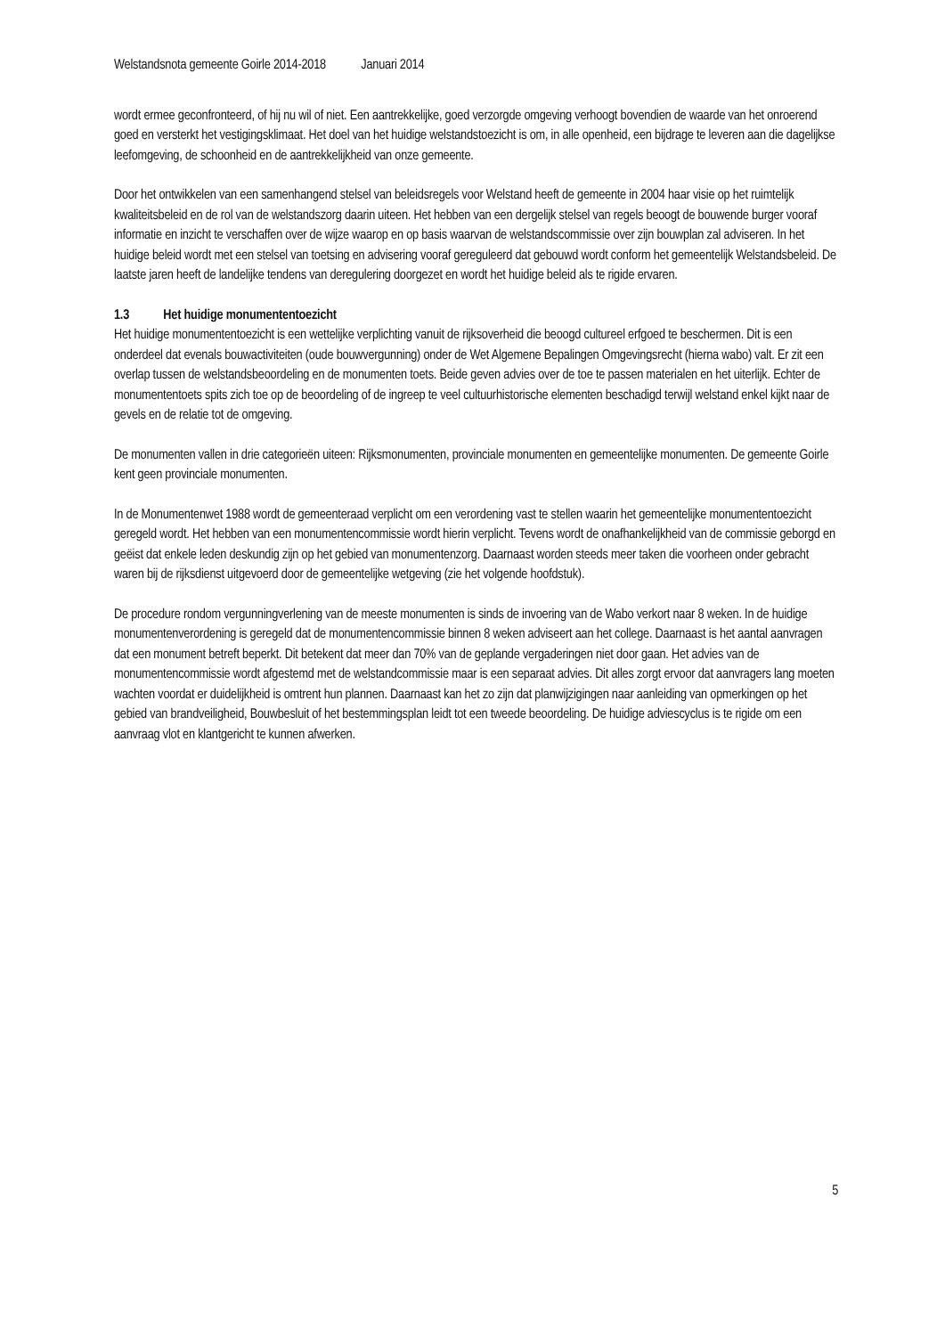Welstandsnota gemeente Goirle 2014-2018 Januari 2014
wordt ermee geconfronteerd, of hij nu wil of niet. Een aantrekkelijke, goed verzorgde omgeving verhoogt bovendien de waarde van het onroerend goed en versterkt het vestigingsklimaat. Het doel van het huidige welstandstoezicht is om, in alle openheid, een bijdrage te leveren aan die dagelijkse leefomgeving, de schoonheid en de aantrekkelijkheid van onze gemeente.
Door het ontwikkelen van een samenhangend stelsel van beleidsregels voor Welstand heeft de gemeente in 2004 haar visie op het ruimtelijk kwaliteitsbeleid en de rol van de welstandszorg daarin uiteen. Het hebben van een dergelijk stelsel van regels beoogt de bouwende burger vooraf informatie en inzicht te verschaffen over de wijze waarop en op basis waarvan de welstandscommissie over zijn bouwplan zal adviseren. In het huidige beleid wordt met een stelsel van toetsing en advisering vooraf gereguleerd dat gebouwd wordt conform het gemeentelijk Welstandsbeleid. De laatste jaren heeft de landelijke tendens van deregulering doorgezet en wordt het huidige beleid als te rigide ervaren.
1.3 Het huidige monumententoezicht
Het huidige monumententoezicht is een wettelijke verplichting vanuit de rijksoverheid die beoogd cultureel erfgoed te beschermen. Dit is een onderdeel dat evenals bouwactiviteiten (oude bouwvergunning) onder de Wet Algemene Bepalingen Omgevingsrecht (hierna wabo) valt. Er zit een overlap tussen de welstandsbeoordeling en de monumenten toets. Beide geven advies over de toe te passen materialen en het uiterlijk. Echter de monumententoets spits zich toe op de beoordeling of de ingreep te veel cultuurhistorische elementen beschadigd terwijl welstand enkel kijkt naar de gevels en de relatie tot de omgeving.
De monumenten vallen in drie categorieën uiteen: Rijksmonumenten, provinciale monumenten en gemeentelijke monumenten. De gemeente Goirle kent geen provinciale monumenten.
In de Monumentenwet 1988 wordt de gemeenteraad verplicht om een verordening vast te stellen waarin het gemeentelijke monumententoezicht geregeld wordt. Het hebben van een monumentencommissie wordt hierin verplicht. Tevens wordt de onafhankelijkheid van de commissie geborgd en geëist dat enkele leden deskundig zijn op het gebied van monumentenzorg. Daarnaast worden steeds meer taken die voorheen onder gebracht waren bij de rijksdienst uitgevoerd door de gemeentelijke wetgeving (zie het volgende hoofdstuk).
De procedure rondom vergunningverlening van de meeste monumenten is sinds de invoering van de Wabo verkort naar 8 weken. In de huidige monumentenverordening is geregeld dat de monumentencommissie binnen 8 weken adviseert aan het college. Daarnaast is het aantal aanvragen dat een monument betreft beperkt. Dit betekent dat meer dan 70% van de geplande vergaderingen niet door gaan. Het advies van de monumentencommissie wordt afgestemd met de welstandcommissie maar is een separaat advies. Dit alles zorgt ervoor dat aanvragers lang moeten wachten voordat er duidelijkheid is omtrent hun plannen. Daarnaast kan het zo zijn dat planwijzigingen naar aanleiding van opmerkingen op het gebied van brandveiligheid, Bouwbesluit of het bestemmingsplan leidt tot een tweede beoordeling. De huidige adviescyclus is te rigide om een aanvraag vlot en klantgericht te kunnen afwerken.
5